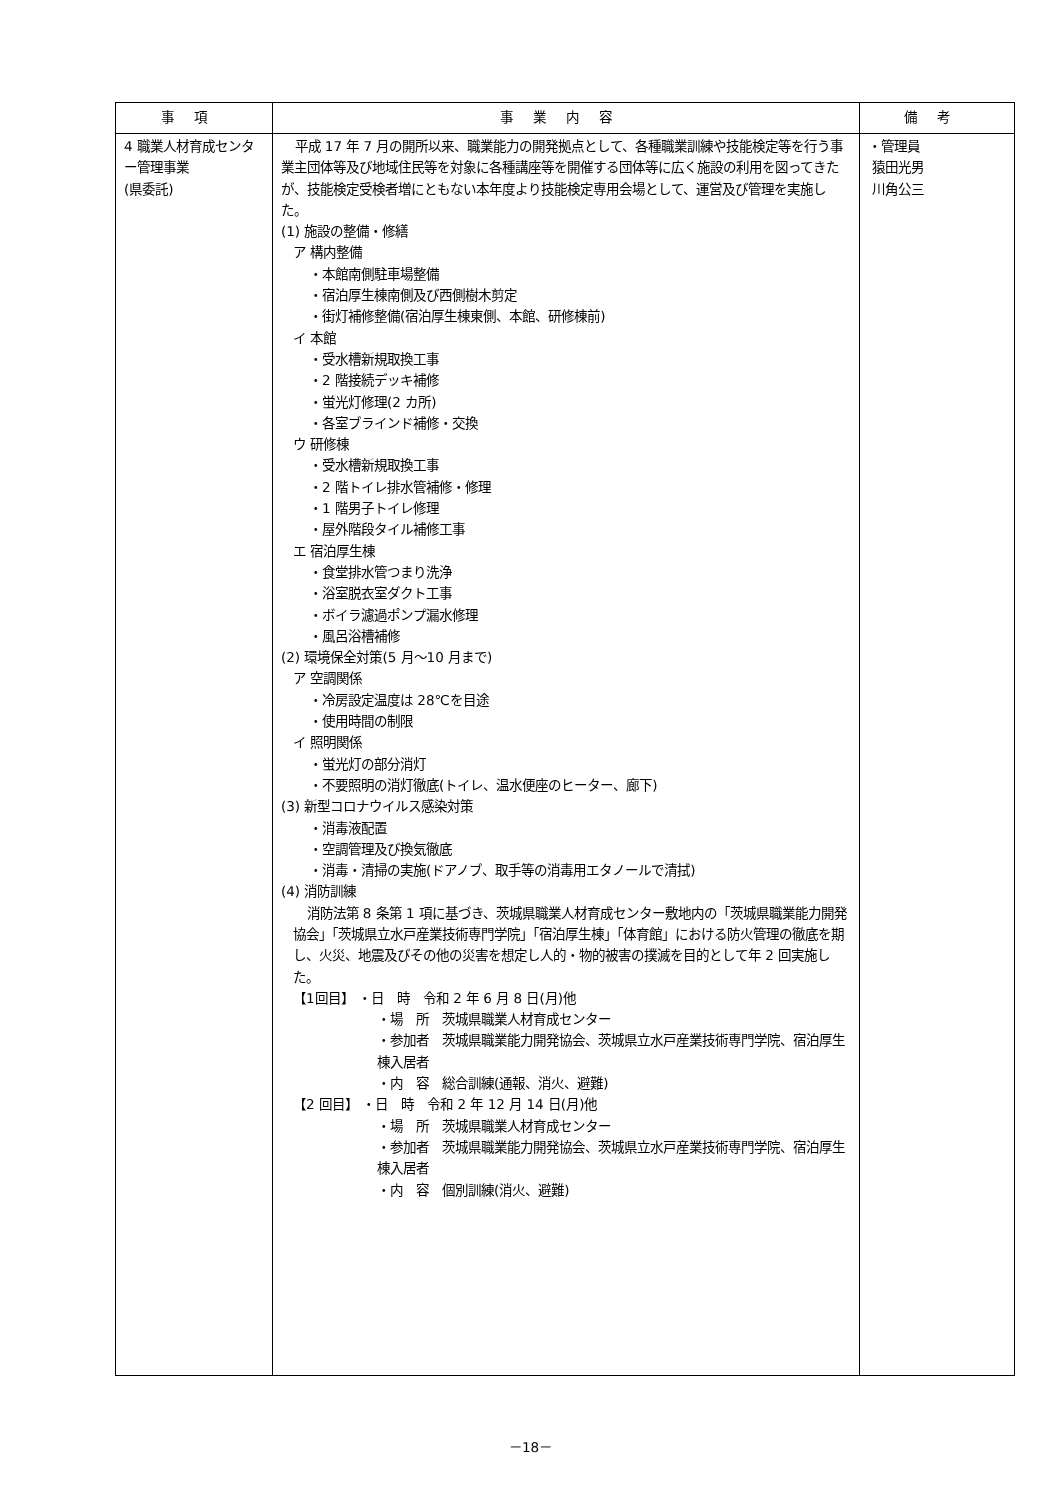| 事項 | 事業内容 | 備考 |
| --- | --- | --- |
| 4 職業人材育成センター管理事業 (県委託) | 平成 17 年 7 月の開所以来、職業能力の開発拠点として、各種職業訓練や技能検定等を行う事業主団体等及び地域住民等を対象に各種講座等を開催する団体等に広く施設の利用を図ってきたが、技能検定受検者増にともない本年度より技能検定専用会場として、運営及び管理を実施した。 (1) 施設の整備・修繕 ア 構内整備 ・本館南側駐車場整備 ・宿泊厚生棟南側及び西側樹木剪定 ・街灯補修整備(宿泊厚生棟東側、本館、研修棟前) イ 本館 ・受水槽新規取換工事 ・2 階接続デッキ補修 ・蛍光灯修理(2 カ所) ・各室ブラインド補修・交換 ウ 研修棟 ・受水槽新規取換工事 ・2 階トイレ排水管補修・修理 ・1 階男子トイレ修理 ・屋外階段タイル補修工事 エ 宿泊厚生棟 ・食堂排水管つまり洗浄 ・浴室脱衣室ダクト工事 ・ボイラ濾過ポンプ漏水修理 ・風呂浴槽補修 (2) 環境保全対策(5 月～10 月まで) ア 空調関係 ・冷房設定温度は 28℃を目途 ・使用時間の制限 イ 照明関係 ・蛍光灯の部分消灯 ・不要照明の消灯徹底(トイレ、温水便座のヒーター、廊下) (3) 新型コロナウイルス感染対策 ・消毒液配置 ・空調管理及び換気徹底 ・消毒・清掃の実施(ドアノブ、取手等の消毒用エタノールで清拭) (4) 消防訓練 消防法第 8 条第 1 項に基づき、茨城県職業人材育成センター敷地内の「茨城県職業能力開発協会」「茨城県立水戸産業技術専門学院」「宿泊厚生棟」「体育館」における防火管理の徹底を期し、火災、地震及びその他の災害を想定し人的・物的被害の撲滅を目的として年 2 回実施した。 【1回目】 ・日 時 令和 2 年 6 月 8 日(月)他 ・場 所 茨城県職業人材育成センター ・参加者 茨城県職業能力開発協会、茨城県立水戸産業技術専門学院、宿泊厚生棟入居者 ・内 容 総合訓練(通報、消火、避難) 【2 回目】 ・日 時 令和 2 年 12 月 14 日(月)他 ・場 所 茨城県職業人材育成センター ・参加者 茨城県職業能力開発協会、茨城県立水戸産業技術専門学院、宿泊厚生棟入居者 ・内 容 個別訓練(消火、避難) | ・管理員 猿田光男 川角公三 |
－18－